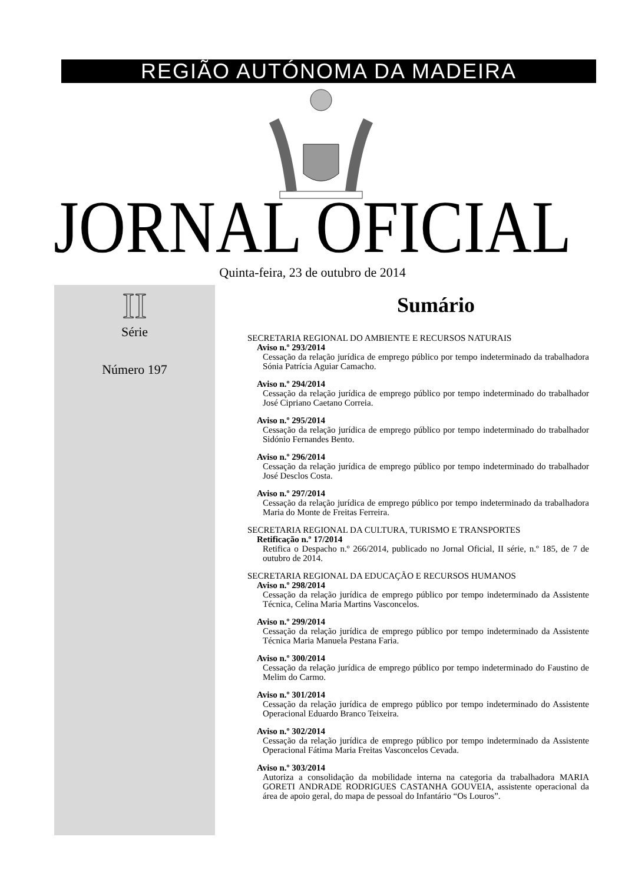REGIÃO AUTÓNOMA DA MADEIRA
JORNAL OFICIAL Quinta-feira, 23 de outubro de 2014
II
Série
Número 197
Sumário
SECRETARIA REGIONAL DO AMBIENTE E RECURSOS NATURAIS
Aviso n.º 293/2014
Cessação da relação jurídica de emprego público por tempo indeterminado da trabalhadora Sónia Patrícia Aguiar Camacho.
Aviso n.º 294/2014
Cessação da relação jurídica de emprego público por tempo indeterminado do trabalhador José Cipriano Caetano Correia.
Aviso n.º 295/2014
Cessação da relação jurídica de emprego público por tempo indeterminado do trabalhador Sidónio Fernandes Bento.
Aviso n.º 296/2014
Cessação da relação jurídica de emprego público por tempo indeterminado do trabalhador José Desclos Costa.
Aviso n.º 297/2014
Cessação da relação jurídica de emprego público por tempo indeterminado da trabalhadora Maria do Monte de Freitas Ferreira.
SECRETARIA REGIONAL DA CULTURA, TURISMO E TRANSPORTES
Retificação n.º 17/2014
Retifica o Despacho n.º 266/2014, publicado no Jornal Oficial, II série, n.º 185, de 7 de outubro de 2014.
SECRETARIA REGIONAL DA EDUCAÇÃO E RECURSOS HUMANOS
Aviso n.º 298/2014
Cessação da relação jurídica de emprego público por tempo indeterminado da Assistente Técnica, Celina Maria Martins Vasconcelos.
Aviso n.º 299/2014
Cessação da relação jurídica de emprego público por tempo indeterminado da Assistente Técnica Maria Manuela Pestana Faria.
Aviso n.º 300/2014
Cessação da relação jurídica de emprego público por tempo indeterminado do Faustino de Melim do Carmo.
Aviso n.º 301/2014
Cessação da relação jurídica de emprego público por tempo indeterminado do Assistente Operacional Eduardo Branco Teixeira.
Aviso n.º 302/2014
Cessação da relação jurídica de emprego público por tempo indeterminado da Assistente Operacional Fátima Maria Freitas Vasconcelos Cevada.
Aviso n.º 303/2014
Autoriza a consolidação da mobilidade interna na categoria da trabalhadora MARIA GORETI ANDRADE RODRIGUES CASTANHA GOUVEIA, assistente operacional da área de apoio geral, do mapa de pessoal do Infantário “Os Louros”.